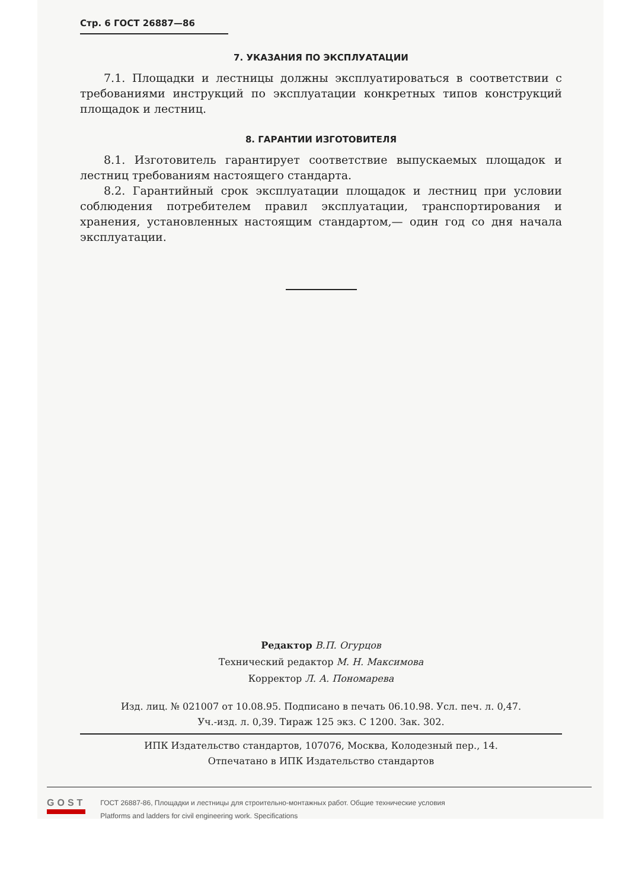Стр. 6 ГОСТ 26887—86
7. УКАЗАНИЯ ПО ЭКСПЛУАТАЦИИ
7.1. Площадки и лестницы должны эксплуатироваться в соответствии с требованиями инструкций по эксплуатации конкретных типов конструкций площадок и лестниц.
8. ГАРАНТИИ ИЗГОТОВИТЕЛЯ
8.1. Изготовитель гарантирует соответствие выпускаемых площадок и лестниц требованиям настоящего стандарта.
8.2. Гарантийный срок эксплуатации площадок и лестниц при условии соблюдения потребителем правил эксплуатации, транспортирования и хранения, установленных настоящим стандартом,— один год со дня начала эксплуатации.
Редактор В.П. Огурцов
Технический редактор М. Н. Максимова
Корректор Л. А. Пономарева
Изд. лиц. № 021007 от 10.08.95. Подписано в печать 06.10.98. Усл. печ. л. 0,47.
Уч.-изд. л. 0,39. Тираж 125 экз. С 1200. Зак. 302.
ИПК Издательство стандартов, 107076, Москва, Колодезный пер., 14.
Отпечатано в ИПК Издательство стандартов
GOST
ГОСТ 26887-86, Площадки и лестницы для строительно-монтажных работ. Общие технические условия
Platforms and ladders for civil engineering work. Specifications